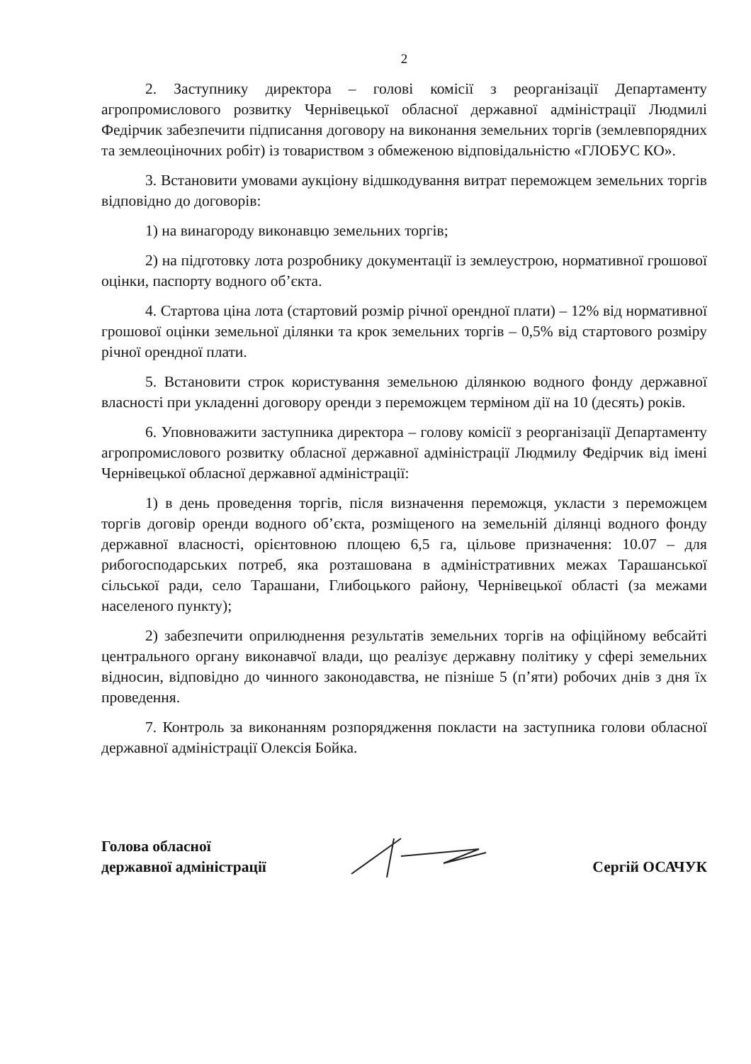2
2. Заступнику директора – голові комісії з реорганізації Департаменту агропромислового розвитку Чернівецької обласної державної адміністрації Людмилі Федірчик забезпечити підписання договору на виконання земельних торгів (землевпорядних та землеоціночних робіт) із товариством з обмеженою відповідальністю «ГЛОБУС КО».
3. Встановити умовами аукціону відшкодування витрат переможцем земельних торгів відповідно до договорів:
1) на винагороду виконавцю земельних торгів;
2) на підготовку лота розробнику документації із землеустрою, нормативної грошової оцінки, паспорту водного об’єкта.
4. Стартова ціна лота (стартовий розмір річної орендної плати) – 12% від нормативної грошової оцінки земельної ділянки та крок земельних торгів – 0,5% від стартового розміру річної орендної плати.
5. Встановити строк користування земельною ділянкою водного фонду державної власності при укладенні договору оренди з переможцем терміном дії на 10 (десять) років.
6. Уповноважити заступника директора – голову комісії з реорганізації Департаменту агропромислового розвитку обласної державної адміністрації Людмилу Федірчик від імені Чернівецької обласної державної адміністрації:
1) в день проведення торгів, після визначення переможця, укласти з переможцем торгів договір оренди водного об’єкта, розміщеного на земельній ділянці водного фонду державної власності, орієнтовною площею 6,5 га, цільове призначення: 10.07 – для рибогосподарських потреб, яка розташована в адміністративних межах Тарашанської сільської ради, село Тарашани, Глибоцького району, Чернівецької області (за межами населеного пункту);
2) забезпечити оприлюднення результатів земельних торгів на офіційному вебсайті центрального органу виконавчої влади, що реалізує державну політику у сфері земельних відносин, відповідно до чинного законодавства, не пізніше 5 (п’яти) робочих днів з дня їх проведення.
7. Контроль за виконанням розпорядження покласти на заступника голови обласної державної адміністрації Олексія Бойка.
Голова обласної
державної адміністрації
Сергій ОСАЧУК